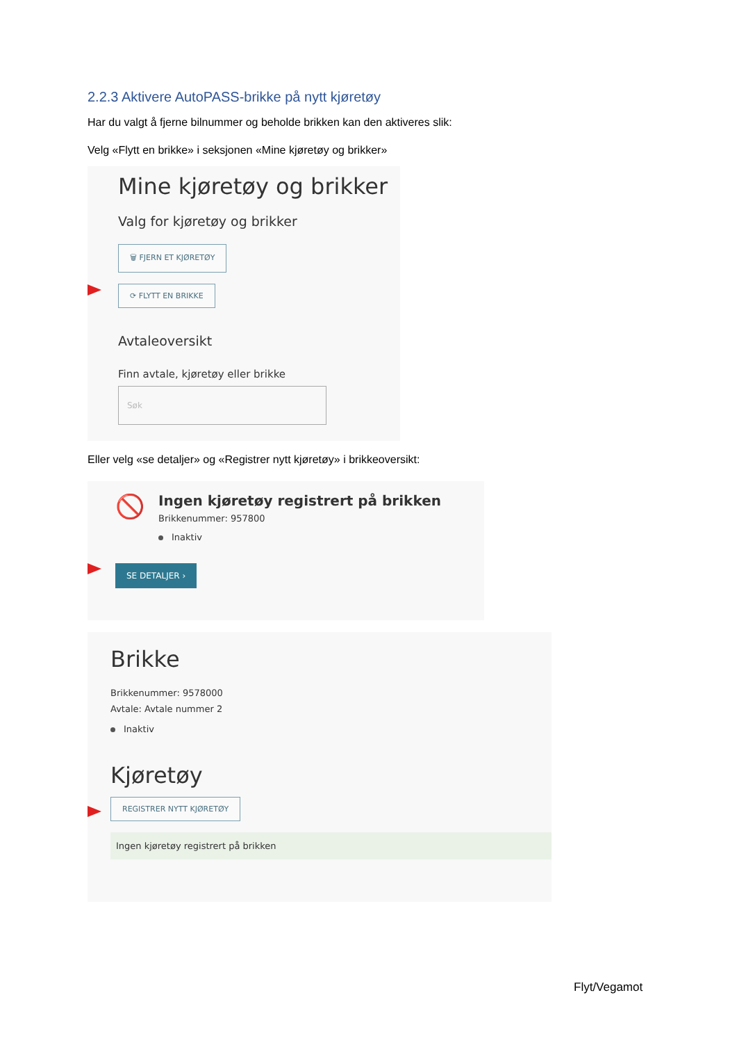2.2.3 Aktivere AutoPASS-brikke på nytt kjøretøy
Har du valgt å fjerne bilnummer og beholde brikken kan den aktiveres slik:
Velg «Flytt en brikke» i seksjonen «Mine kjøretøy og brikker»
Mine kjøretøy og brikker
Valg for kjøretøy og brikker
🗑 FJERN ET KJØRETØY
⟳ FLYTT EN BRIKKE
Avtaleoversikt
Finn avtale, kjøretøy eller brikke
Søk
Eller velg «se detaljer» og «Registrer nytt kjøretøy» i brikkeoversikt:
🚫
Ingen kjøretøy registrert på brikken
Brikkenummer: 957800
Inaktiv
SE DETALJER ›
Brikke
Brikkenummer: 9578000
Avtale: Avtale nummer 2
Inaktiv
Kjøretøy
REGISTRER NYTT KJØRETØY
Ingen kjøretøy registrert på brikken
Flyt/Vegamot